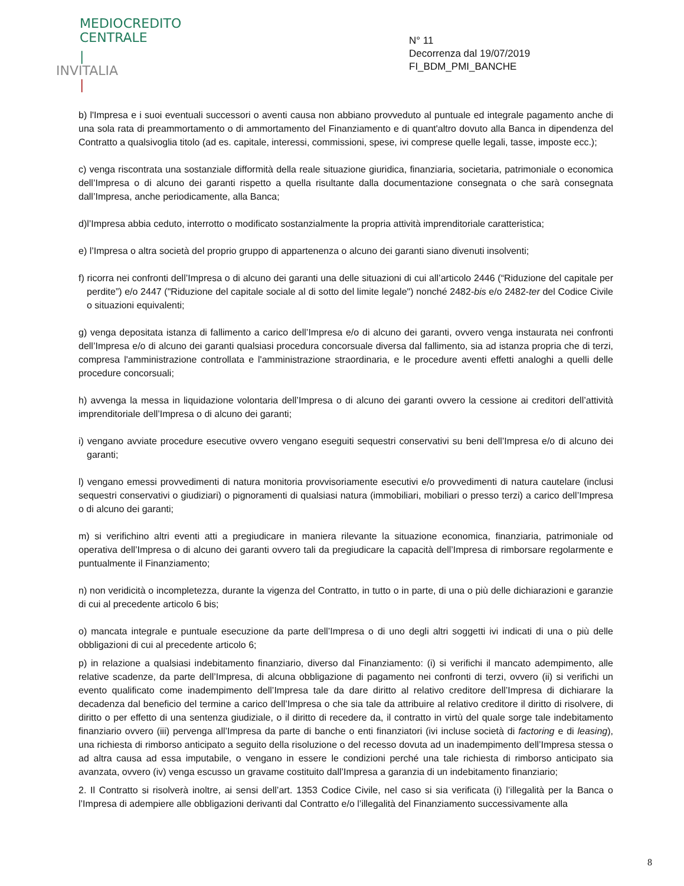MEDIOCREDITO
CENTRALE
|
INVITALIA
|
N° 11
Decorrenza dal 19/07/2019
FI_BDM_PMI_BANCHE
b) l'Impresa e i suoi eventuali successori o aventi causa non abbiano provveduto al puntuale ed integrale pagamento anche di una sola rata di preammortamento o di ammortamento del Finanziamento e di quant'altro dovuto alla Banca in dipendenza del Contratto a qualsivoglia titolo (ad es. capitale, interessi, commissioni, spese, ivi comprese quelle legali, tasse, imposte ecc.);
c) venga riscontrata una sostanziale difformità della reale situazione giuridica, finanziaria, societaria, patrimoniale o economica dell’Impresa o di alcuno dei garanti rispetto a quella risultante dalla documentazione consegnata o che sarà consegnata dall’Impresa, anche periodicamente, alla Banca;
d)l’Impresa abbia ceduto, interrotto o modificato sostanzialmente la propria attività imprenditoriale caratteristica;
e) l’Impresa o altra società del proprio gruppo di appartenenza o alcuno dei garanti siano divenuti insolventi;
f) ricorra nei confronti dell’Impresa o di alcuno dei garanti una delle situazioni di cui all’articolo 2446 (“Riduzione del capitale per perdite”) e/o 2447 ("Riduzione del capitale sociale al di sotto del limite legale") nonché 2482-bis e/o 2482-ter del Codice Civile o situazioni equivalenti;
g) venga depositata istanza di fallimento a carico dell’Impresa e/o di alcuno dei garanti, ovvero venga instaurata nei confronti dell’Impresa e/o di alcuno dei garanti qualsiasi procedura concorsuale diversa dal fallimento, sia ad istanza propria che di terzi, compresa l'amministrazione controllata e l'amministrazione straordinaria, e le procedure aventi effetti analoghi a quelli delle procedure concorsuali;
h) avvenga la messa in liquidazione volontaria dell’Impresa o di alcuno dei garanti ovvero la cessione ai creditori dell’attività imprenditoriale dell’Impresa o di alcuno dei garanti;
i) vengano avviate procedure esecutive ovvero vengano eseguiti sequestri conservativi su beni dell’Impresa e/o di alcuno dei garanti;
l) vengano emessi provvedimenti di natura monitoria provvisoriamente esecutivi e/o provvedimenti di natura cautelare (inclusi sequestri conservativi o giudiziari) o pignoramenti di qualsiasi natura (immobiliari, mobiliari o presso terzi) a carico dell’Impresa o di alcuno dei garanti;
m) si verifichino altri eventi atti a pregiudicare in maniera rilevante la situazione economica, finanziaria, patrimoniale od operativa dell’Impresa o di alcuno dei garanti ovvero tali da pregiudicare la capacità dell’Impresa di rimborsare regolarmente e puntualmente il Finanziamento;
n) non veridicità o incompletezza, durante la vigenza del Contratto, in tutto o in parte, di una o più delle dichiarazioni e garanzie di cui al precedente articolo 6 bis;
o) mancata integrale e puntuale esecuzione da parte dell’Impresa o di uno degli altri soggetti ivi indicati di una o più delle obbligazioni di cui al precedente articolo 6;
p) in relazione a qualsiasi indebitamento finanziario, diverso dal Finanziamento: (i) si verifichi il mancato adempimento, alle relative scadenze, da parte dell’Impresa, di alcuna obbligazione di pagamento nei confronti di terzi, ovvero (ii) si verifichi un evento qualificato come inadempimento dell’Impresa tale da dare diritto al relativo creditore dell’Impresa di dichiarare la decadenza dal beneficio del termine a carico dell’Impresa o che sia tale da attribuire al relativo creditore il diritto di risolvere, di diritto o per effetto di una sentenza giudiziale, o il diritto di recedere da, il contratto in virtù del quale sorge tale indebitamento finanziario ovvero (iii) pervenga all’Impresa da parte di banche o enti finanziatori (ivi incluse società di factoring e di leasing), una richiesta di rimborso anticipato a seguito della risoluzione o del recesso dovuta ad un inadempimento dell’Impresa stessa o ad altra causa ad essa imputabile, o vengano in essere le condizioni perché una tale richiesta di rimborso anticipato sia avanzata, ovvero (iv) venga escusso un gravame costituito dall’Impresa a garanzia di un indebitamento finanziario;
2. Il Contratto si risolverà inoltre, ai sensi dell’art. 1353 Codice Civile, nel caso si sia verificata (i) l’illegalità per la Banca o l’Impresa di adempiere alle obbligazioni derivanti dal Contratto e/o l’illegalità del Finanziamento successivamente alla
8